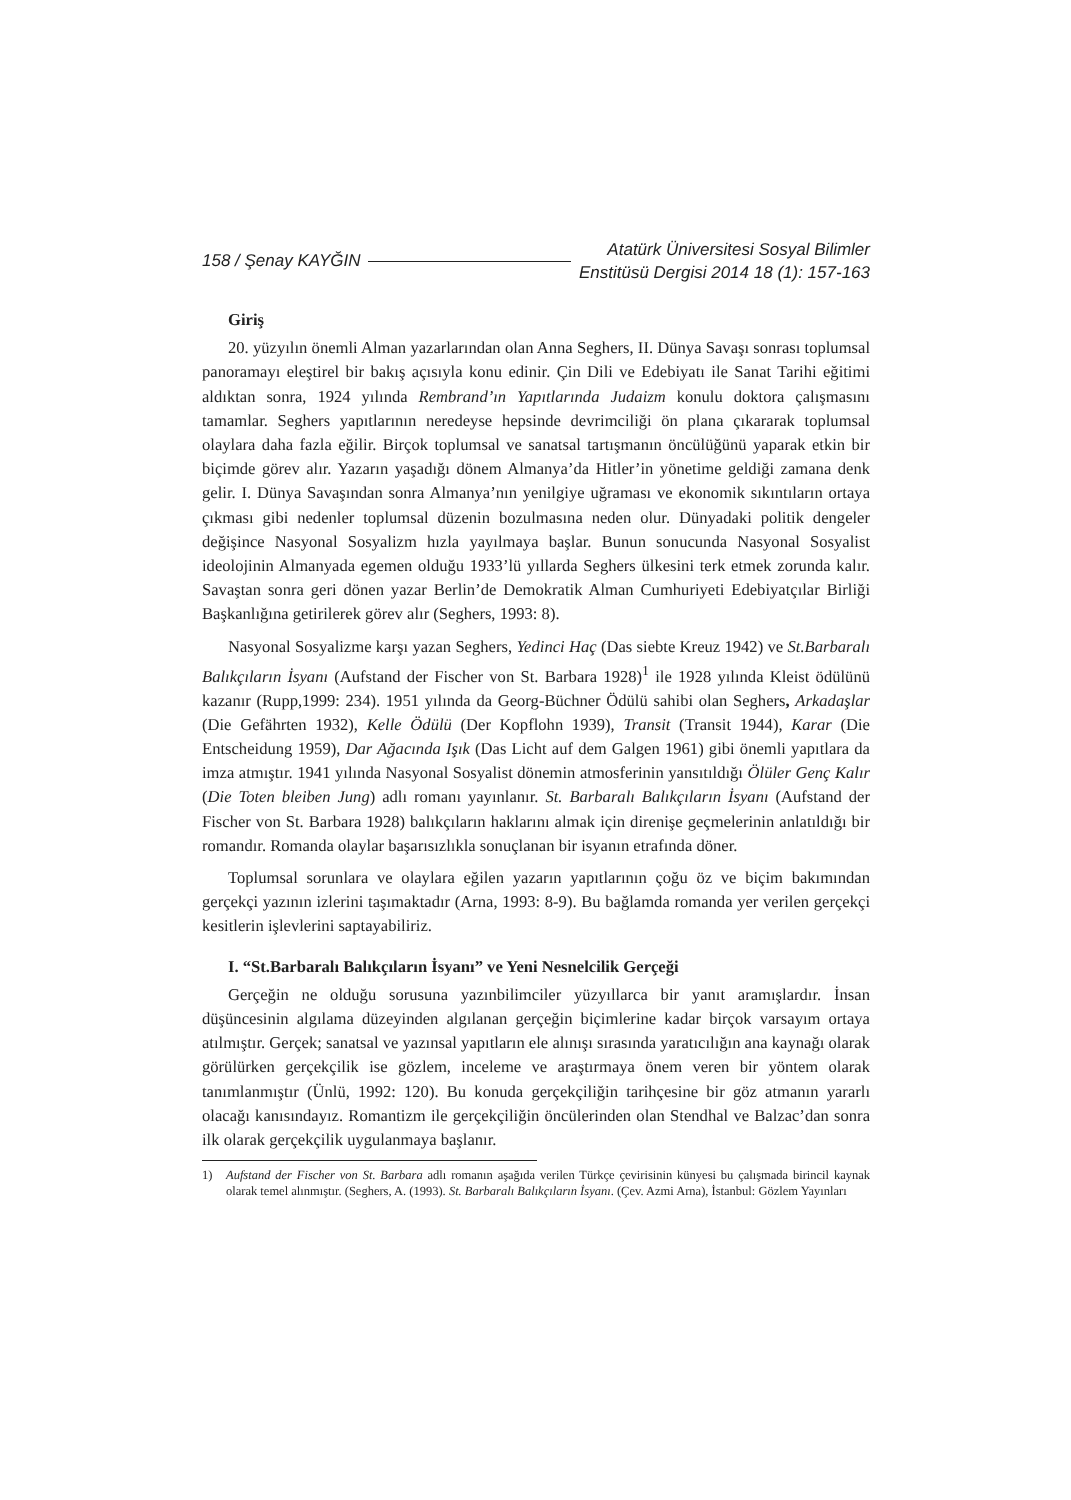158 / Şenay KAYĞIN
Atatürk Üniversitesi Sosyal Bilimler
Enstitüsü Dergisi 2014 18 (1): 157-163
Giriş
20. yüzyılın önemli Alman yazarlarından olan Anna Seghers, II. Dünya Savaşı sonrası toplumsal panoramayı eleştirel bir bakış açısıyla konu edinir. Çin Dili ve Edebiyatı ile Sanat Tarihi eğitimi aldıktan sonra, 1924 yılında Rembrand’ın Yapıtlarında Judaizm konulu doktora çalışmasını tamamlar. Seghers yapıtlarının neredeyse hepsinde devrimciliği ön plana çıkararak toplumsal olaylara daha fazla eğilir. Birçok toplumsal ve sanatsal tartışmanın öncülüğünü yaparak etkin bir biçimde görev alır. Yazarın yaşadığı dönem Almanya’da Hitler’in yönetime geldiği zamana denk gelir. I. Dünya Savaşından sonra Almanya’nın yenilgiye uğraması ve ekonomik sıkıntıların ortaya çıkması gibi nedenler toplumsal düzenin bozulmasına neden olur. Dünyadaki politik dengeler değişince Nasyonal Sosyalizm hızla yayılmaya başlar. Bunun sonucunda Nasyonal Sosyalist ideolojinin Almanyada egemen olduğu 1933’lü yıllarda Seghers ülkesini terk etmek zorunda kalır. Savaştan sonra geri dönen yazar Berlin’de Demokratik Alman Cumhuriyeti Edebiyatçılar Birliği Başkanlığına getirilerek görev alır (Seghers, 1993: 8).
Nasyonal Sosyalizme karşı yazan Seghers, Yedinci Haç (Das siebte Kreuz 1942) ve St.Barbaralı Balıkçıların İsyanı (Aufstand der Fischer von St. Barbara 1928)<sup>1</sup> ile 1928 yılında Kleist ödülünü kazanır (Rupp,1999: 234). 1951 yılında da Georg-Büchner Ödülü sahibi olan Seghers, Arkadaşlar (Die Gefährten 1932), Kelle Ödülü (Der Kopflohn 1939), Transit (Transit 1944), Karar (Die Entscheidung 1959), Dar Ağacında Işık (Das Licht auf dem Galgen 1961) gibi önemli yapıtlara da imza atmıştır. 1941 yılında Nasyonal Sosyalist dönemin atmosferinin yansıtıldığı Ölüler Genç Kalır (Die Toten bleiben Jung) adlı romanı yayınlanır. St. Barbaralı Balıkçıların İsyanı (Aufstand der Fischer von St. Barbara 1928) balıkçıların haklarını almak için direnişe geçmelerinin anlatıldığı bir romandır. Romanda olaylar başarısızlıkla sonuçlanan bir isyanın etrafında döner.
Toplumsal sorunlara ve olaylara eğilen yazarın yapıtlarının çoğu öz ve biçim bakımından gerçekçi yazının izlerini taşımaktadır (Arna, 1993: 8-9). Bu bağlamda romanda yer verilen gerçekçi kesitlerin işlevlerini saptayabiliriz.
I. “St.Barbaralı Balıkçıların İsyanı” ve Yeni Nesnelcilik Gerçeği
Gerçeğin ne olduğu sorusuna yazınbilimciler yüzyıllarca bir yanıt aramışlardır. İnsan düşüncesinin algılama düzeyinden algılanan gerçeğin biçimlerine kadar birçok varsayım ortaya atılmıştır. Gerçek; sanatsal ve yazınsal yapıtların ele alınışı sırasında yaratıcılığın ana kaynağı olarak görülürken gerçekçilik ise gözlem, inceleme ve araştırmaya önem veren bir yöntem olarak tanımlanmıştır (Ünlü, 1992: 120). Bu konuda gerçekçiliğin tarihçesine bir göz atmanın yararlı olacağı kanısındayız. Romantizm ile gerçekçiliğin öncülerinden olan Stendhal ve Balzac’dan sonra ilk olarak gerçekçilik uygulanmaya başlanır.
1) Aufstand der Fischer von St. Barbara adlı romanın aşağıda verilen Türkçe çevirisinin künyesi bu çalışmada birincil kaynak olarak temel alınmıştır. (Seghers, A. (1993). St. Barbaralı Balıkçıların İsyanı. (Çev. Azmi Arna), İstanbul: Gözlem Yayınları